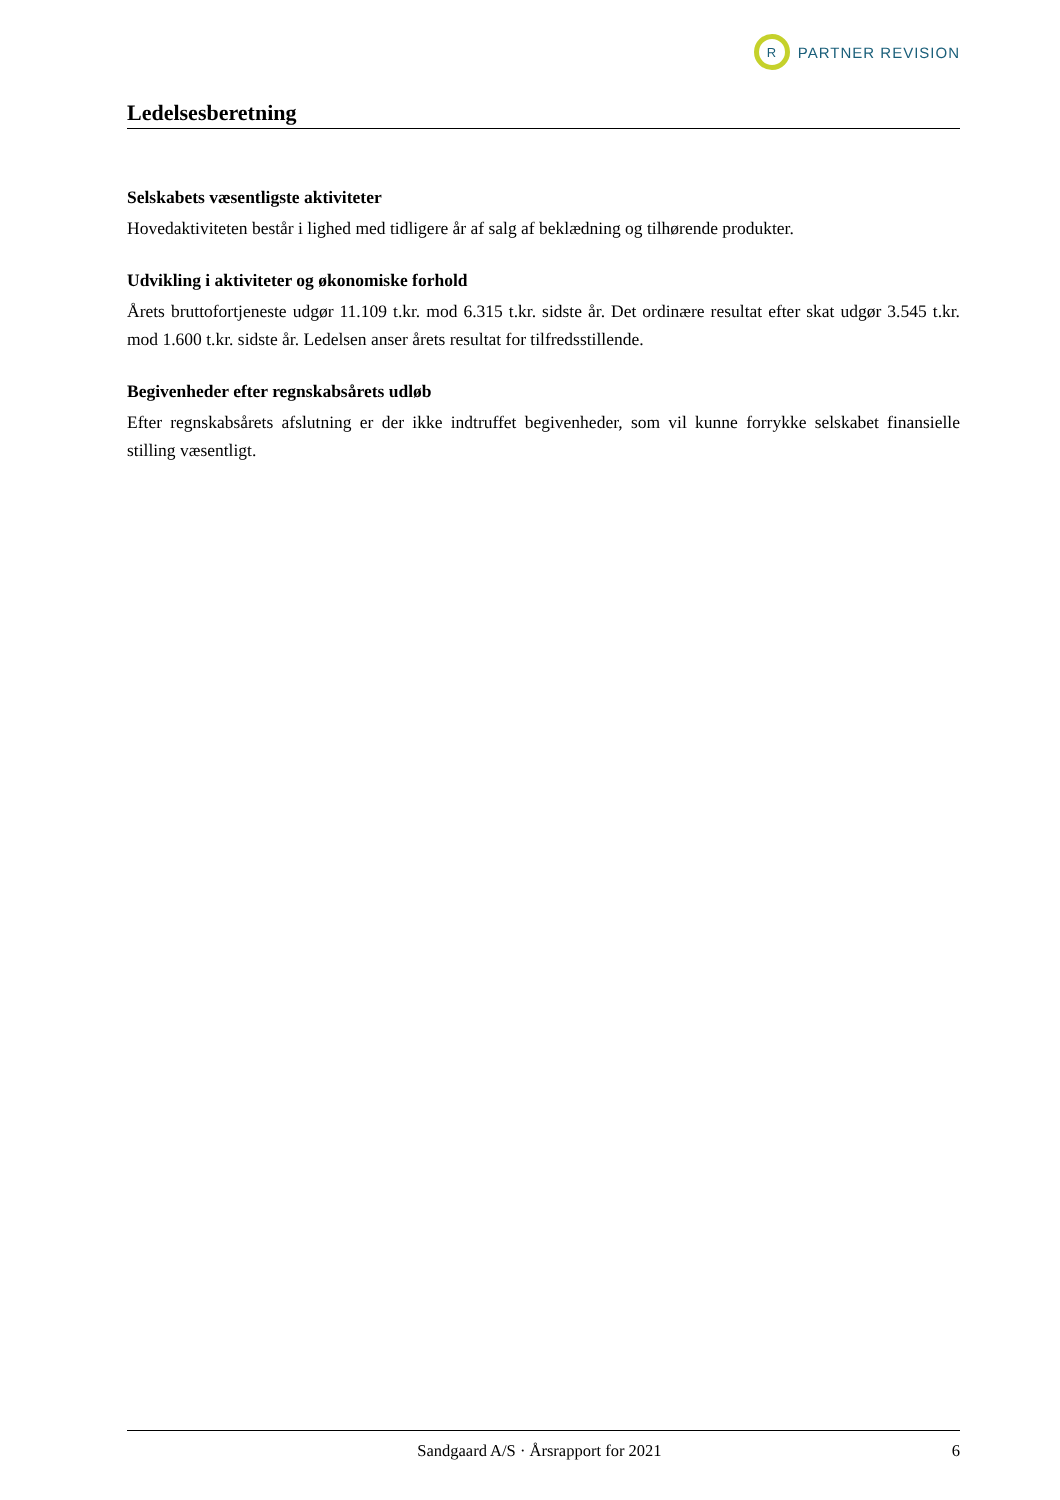R
PARTNER REVISION
Ledelsesberetning
Selskabets væsentligste aktiviteter
Hovedaktiviteten består i lighed med tidligere år af salg af beklædning og tilhørende produkter.
Udvikling i aktiviteter og økonomiske forhold
Årets bruttofortjeneste udgør 11.109 t.kr. mod 6.315 t.kr. sidste år. Det ordinære resultat efter skat udgør 3.545 t.kr. mod 1.600 t.kr. sidste år. Ledelsen anser årets resultat for tilfredsstillende.
Begivenheder efter regnskabsårets udløb
Efter regnskabsårets afslutning er der ikke indtruffet begivenheder, som vil kunne forrykke selskabet finansielle stilling væsentligt.
Sandgaard A/S · Årsrapport for 2021 6